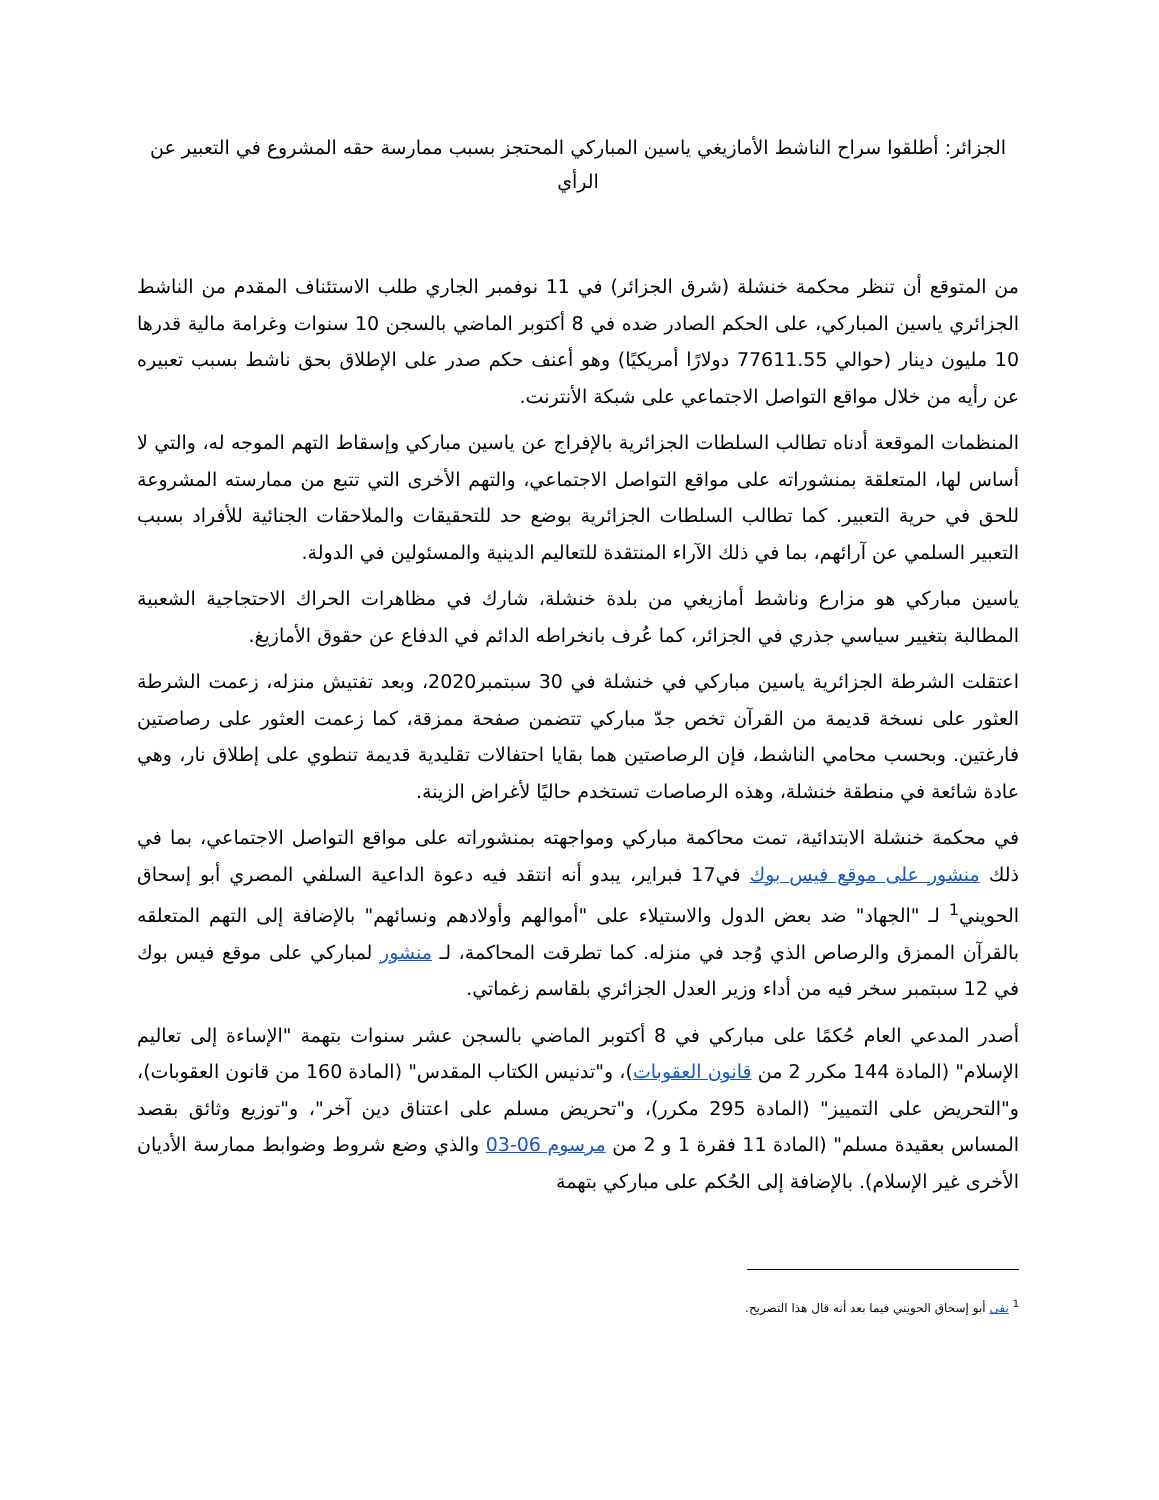الجزائر: أطلقوا سراح الناشط الأمازيغي ياسين المباركي المحتجز بسبب ممارسة حقه المشروع في التعبير عن الرأي
من المتوقع أن تنظر محكمة خنشلة (شرق الجزائر) في 11 نوفمبر الجاري طلب الاستئناف المقدم من الناشط الجزائري ياسين المباركي، على الحكم الصادر ضده في 8 أكتوبر الماضي بالسجن 10 سنوات وغرامة مالية قدرها 10 مليون دينار (حوالي 77611.55 دولارًا أمريكيًا) وهو أعنف حكم صدر على الإطلاق بحق ناشط بسبب تعبيره عن رأيه من خلال مواقع التواصل الاجتماعي على شبكة الأنترنت.
المنظمات الموقعة أدناه تطالب السلطات الجزائرية بالإفراج عن ياسين مباركي وإسقاط التهم الموجه له، والتي لا أساس لها، المتعلقة بمنشوراته على مواقع التواصل الاجتماعي، والتهم الأخرى التي تتبع من ممارسته المشروعة للحق في حرية التعبير. كما تطالب السلطات الجزائرية بوضع حد للتحقيقات والملاحقات الجنائية للأفراد بسبب التعبير السلمي عن آرائهم، بما في ذلك الآراء المنتقدة للتعاليم الدينية والمسئولين في الدولة.
ياسين مباركي هو مزارع وناشط أمازيغي من بلدة خنشلة، شارك في مظاهرات الحراك الاحتجاجية الشعبية المطالبة بتغيير سياسي جذري في الجزائر، كما عُرف بانخراطه الدائم في الدفاع عن حقوق الأمازيغ.
اعتقلت الشرطة الجزائرية ياسين مباركي في خنشلة في 30 سبتمبر2020، وبعد تفتيش منزله، زعمت الشرطة العثور على نسخة قديمة من القرآن تخص جدّ مباركي تتضمن صفحة ممزقة، كما زعمت العثور على رصاصتين فارغتين. وبحسب محامي الناشط، فإن الرصاصتين هما بقايا احتفالات تقليدية قديمة تنطوي على إطلاق نار، وهي عادة شائعة في منطقة خنشلة، وهذه الرصاصات تستخدم حاليًا لأغراض الزينة.
في محكمة خنشلة الابتدائية، تمت محاكمة مباركي ومواجهته بمنشوراته على مواقع التواصل الاجتماعي، بما في ذلك منشور على موقع فيس بوك في17 فبراير، يبدو أنه انتقد فيه دعوة الداعية السلفي المصري أبو إسحاق الحويني<sup>1</sup> لـ "الجهاد" ضد بعض الدول والاستيلاء على "أموالهم وأولادهم ونسائهم" بالإضافة إلى التهم المتعلقه بالقرآن الممزق والرصاص الذي وُجد في منزله. كما تطرقت المحاكمة، لـ منشور لمباركي على موقع فيس بوك في 12 سبتمبر سخر فيه من أداء وزير العدل الجزائري بلقاسم زغماتي.
أصدر المدعي العام حُكمًا على مباركي في 8 أكتوبر الماضي بالسجن عشر سنوات بتهمة "الإساءة إلى تعاليم الإسلام" (المادة 144 مكرر 2 من قانون العقوبات)، و"تدنيس الكتاب المقدس" (المادة 160 من قانون العقوبات)، و"التحريض على التمييز" (المادة 295 مكرر)، و"تحريض مسلم على اعتناق دين آخر"، و"توزيع وثائق بقصد المساس بعقيدة مسلم" (المادة 11 فقرة 1 و 2 من مرسوم 06-03 والذي وضع شروط وضوابط ممارسة الأديان الأخرى غير الإسلام). بالإضافة إلى الحُكم على مباركي بتهمة
<sup>1</sup> نفى أبو إسحاق الحويني فيما بعد أنه قال هذا التصريح.